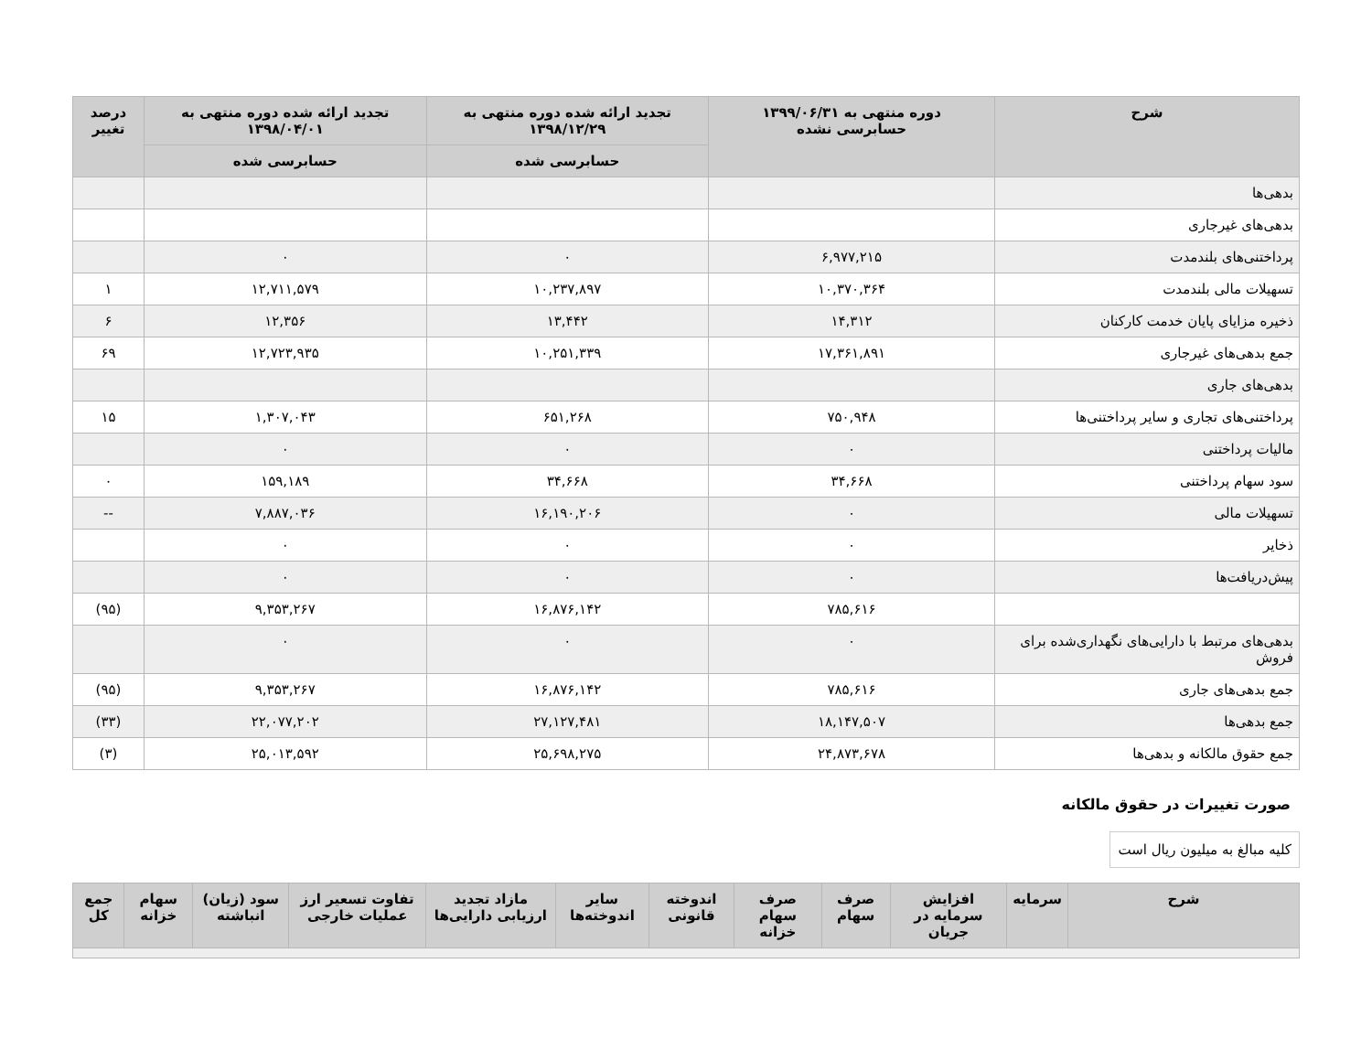| شرح | دوره منتهی به ۱۳۹۹/۰۶/۳۱ حسابرسی نشده | تجدید ارائه شده دوره منتهی به ۱۳۹۸/۱۲/۲۹ | تجدید ارائه شده دوره منتهی به ۱۳۹۸/۰۴/۰۱ | درصد تغییر |
| --- | --- | --- | --- | --- |
| | | حسابرسی شده | حسابرسی شده | |
| بدهی‌ها | | | | |
| بدهی‌های غیرجاری | | | | |
| پرداختنی‌های بلندمدت | ۶,۹۷۷,۲۱۵ | ۰ | ۰ | |
| تسهیلات مالی بلندمدت | ۱۰,۳۷۰,۳۶۴ | ۱۰,۲۳۷,۸۹۷ | ۱۲,۷۱۱,۵۷۹ | ۱ |
| ذخیره مزایای پایان خدمت کارکنان | ۱۴,۳۱۲ | ۱۳,۴۴۲ | ۱۲,۳۵۶ | ۶ |
| جمع بدهی‌های غیرجاری | ۱۷,۳۶۱,۸۹۱ | ۱۰,۲۵۱,۳۳۹ | ۱۲,۷۲۳,۹۳۵ | ۶۹ |
| بدهی‌های جاری | | | | |
| پرداختنی‌های تجاری و سایر پرداختنی‌ها | ۷۵۰,۹۴۸ | ۶۵۱,۲۶۸ | ۱,۳۰۷,۰۴۳ | ۱۵ |
| مالیات پرداختنی | ۰ | ۰ | ۰ | |
| سود سهام پرداختنی | ۳۴,۶۶۸ | ۳۴,۶۶۸ | ۱۵۹,۱۸۹ | ۰ |
| تسهیلات مالی | ۰ | ۱۶,۱۹۰,۲۰۶ | ۷,۸۸۷,۰۳۶ | -- |
| ذخایر | ۰ | ۰ | ۰ | |
| پیش‌دریافت‌ها | ۰ | ۰ | ۰ | |
| | ۷۸۵,۶۱۶ | ۱۶,۸۷۶,۱۴۲ | ۹,۳۵۳,۲۶۷ | (۹۵) |
| بدهی‌های مرتبط با دارایی‌های نگهداری‌شده برای فروش | ۰ | ۰ | ۰ | |
| جمع بدهی‌های جاری | ۷۸۵,۶۱۶ | ۱۶,۸۷۶,۱۴۲ | ۹,۳۵۳,۲۶۷ | (۹۵) |
| جمع بدهی‌ها | ۱۸,۱۴۷,۵۰۷ | ۲۷,۱۲۷,۴۸۱ | ۲۲,۰۷۷,۲۰۲ | (۳۳) |
| جمع حقوق مالکانه و بدهی‌ها | ۲۴,۸۷۳,۶۷۸ | ۲۵,۶۹۸,۲۷۵ | ۲۵,۰۱۳,۵۹۲ | (۳) |
صورت تغییرات در حقوق مالکانه
کلیه مبالغ به میلیون ریال است
| شرح | سرمایه | افزایش سرمایه در جریان | صرف سهام | صرف سهام خزانه | اندوخته قانونی | سایر اندوخته‌ها | مازاد تجدید ارزیابی دارایی‌ها | تفاوت تسعیر ارز عملیات خارجی | سود (زیان) انباشته | سهام خزانه | جمع کل |
| --- | --- | --- | --- | --- | --- | --- | --- | --- | --- | --- | --- |